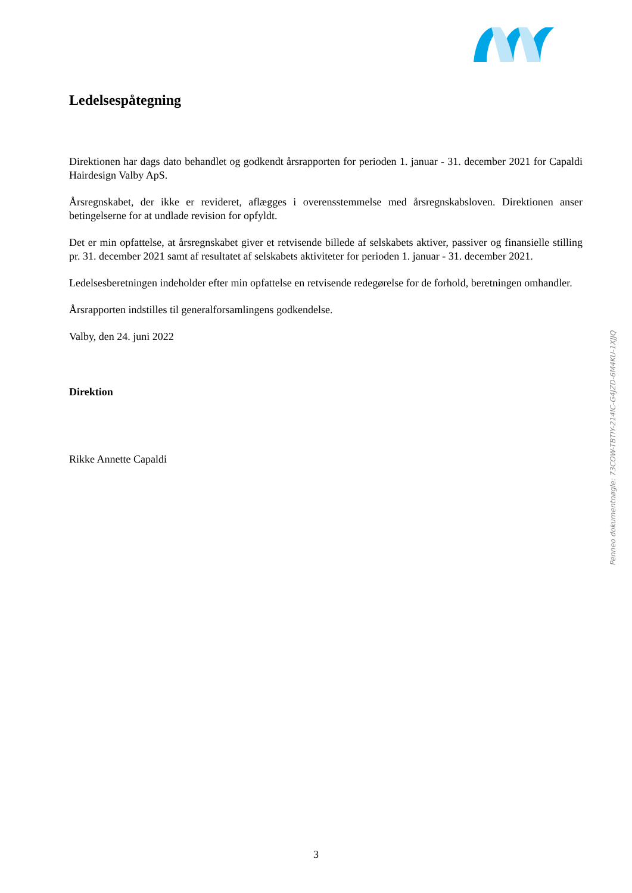Ledelsespåtegning
Direktionen har dags dato behandlet og godkendt årsrapporten for perioden 1. januar - 31. december 2021 for Capaldi Hairdesign Valby ApS.
Årsregnskabet, der ikke er revideret, aflægges i overensstemmelse med årsregnskabsloven. Direktionen anser betingelserne for at undlade revision for opfyldt.
Det er min opfattelse, at årsregnskabet giver et retvisende billede af selskabets aktiver, passiver og finansielle stilling pr. 31. december 2021 samt af resultatet af selskabets aktiviteter for perioden 1. januar - 31. december 2021.
Ledelsesberetningen indeholder efter min opfattelse en retvisende redegørelse for de forhold, beretningen omhandler.
Årsrapporten indstilles til generalforsamlingens godkendelse.
Valby, den 24. juni 2022
Direktion
Rikke Annette Capaldi
Penneo dokumentnøgle: 73COW-TBTIY-214IC-G4JZD-6M4KU-1XJJQ
3